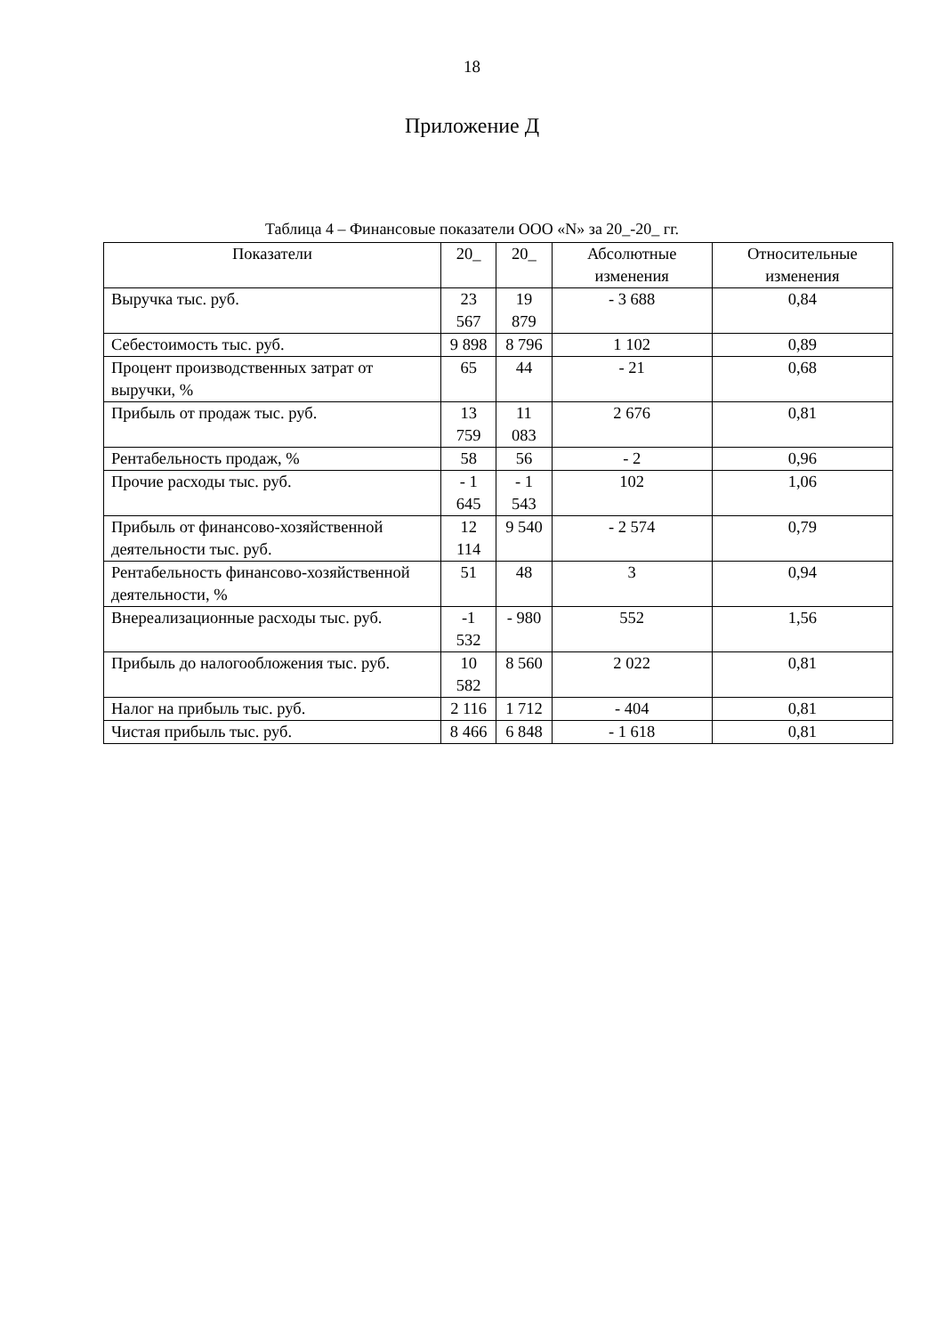18
Приложение Д
Таблица 4 – Финансовые показатели ООО «N» за 20_-20_ гг.
| Показатели | 20_ | 20_ | Абсолютные изменения | Относительные изменения |
| --- | --- | --- | --- | --- |
| Выручка тыс. руб. | 23 567 | 19 879 | - 3 688 | 0,84 |
| Себестоимость тыс. руб. | 9 898 | 8 796 | 1 102 | 0,89 |
| Процент производственных затрат от выручки, % | 65 | 44 | - 21 | 0,68 |
| Прибыль от продаж тыс. руб. | 13 759 | 11 083 | 2 676 | 0,81 |
| Рентабельность продаж, % | 58 | 56 | - 2 | 0,96 |
| Прочие расходы тыс. руб. | - 1 645 | - 1 543 | 102 | 1,06 |
| Прибыль от финансово-хозяйственной деятельности тыс. руб. | 12 114 | 9 540 | - 2 574 | 0,79 |
| Рентабельность финансово-хозяйственной деятельности, % | 51 | 48 | 3 | 0,94 |
| Внереализационные расходы тыс. руб. | -1 532 | - 980 | 552 | 1,56 |
| Прибыль до налогообложения тыс. руб. | 10 582 | 8 560 | 2 022 | 0,81 |
| Налог на прибыль тыс. руб. | 2 116 | 1 712 | - 404 | 0,81 |
| Чистая прибыль тыс. руб. | 8 466 | 6 848 | - 1 618 | 0,81 |